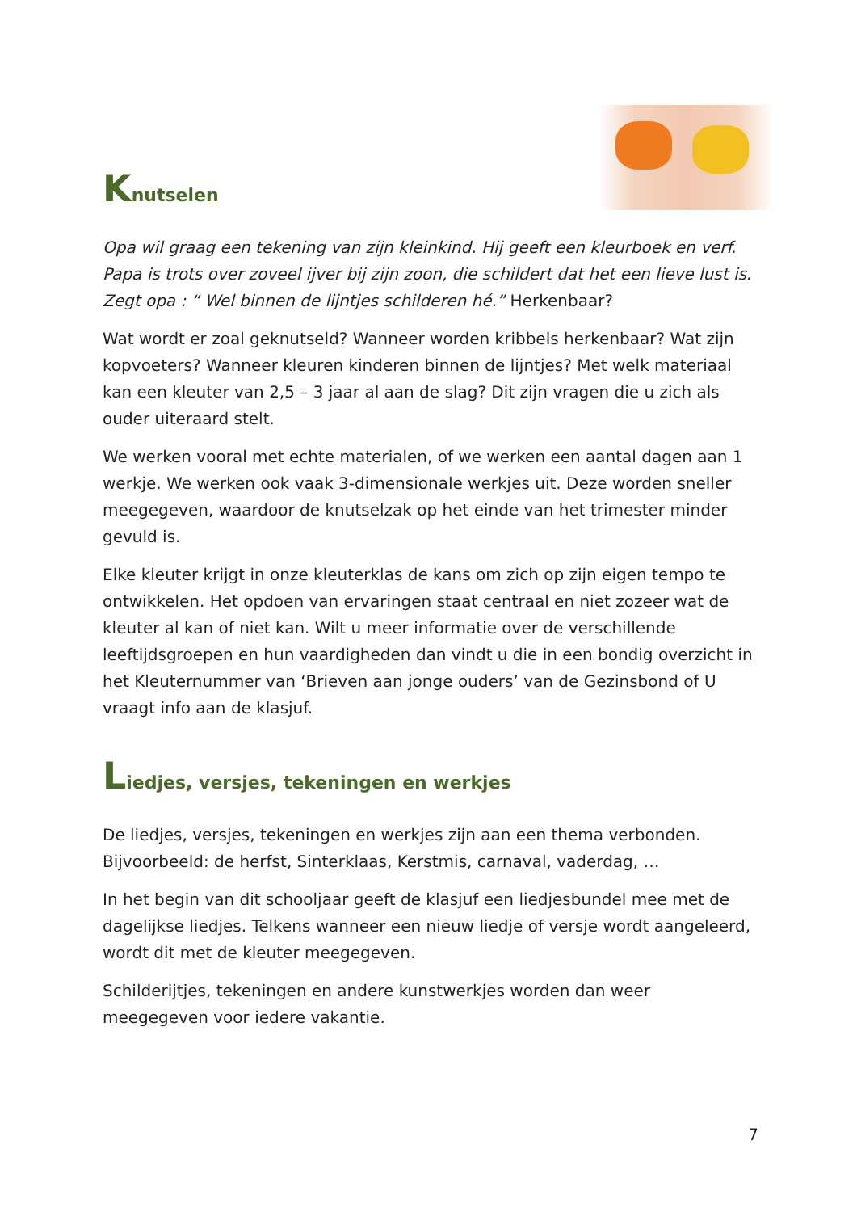Knutselen
Opa wil graag een tekening van zijn kleinkind. Hij geeft een kleurboek en verf. Papa is trots over zoveel ijver bij zijn zoon, die schildert dat het een lieve lust is. Zegt opa : “ Wel binnen de lijntjes schilderen hé.” Herkenbaar?
Wat wordt er zoal geknutseld? Wanneer worden kribbels herkenbaar? Wat zijn kopvoeters? Wanneer kleuren kinderen binnen de lijntjes? Met welk materiaal kan een kleuter van 2,5 – 3 jaar al aan de slag? Dit zijn vragen die u zich als ouder uiteraard stelt.
We werken vooral met echte materialen, of we werken een aantal dagen aan 1 werkje. We werken ook vaak 3-dimensionale werkjes uit. Deze worden sneller meegegeven, waardoor de knutselzak op het einde van het trimester minder gevuld is.
Elke kleuter krijgt in onze kleuterklas de kans om zich op zijn eigen tempo te ontwikkelen. Het opdoen van ervaringen staat centraal en niet zozeer wat de kleuter al kan of niet kan. Wilt u meer informatie over de verschillende leeftijdsgroepen en hun vaardigheden dan vindt u die in een bondig overzicht in het Kleuternummer van ‘Brieven aan jonge ouders’ van de Gezinsbond of U vraagt info aan de klasjuf.
Liedjes, versjes, tekeningen en werkjes
De liedjes, versjes, tekeningen en werkjes zijn aan een thema verbonden. Bijvoorbeeld: de herfst, Sinterklaas, Kerstmis, carnaval, vaderdag, …
In het begin van dit schooljaar geeft de klasjuf een liedjesbundel mee met de dagelijkse liedjes. Telkens wanneer een nieuw liedje of versje wordt aangeleerd, wordt dit met de kleuter meegegeven.
Schilderijtjes, tekeningen en andere kunstwerkjes worden dan weer meegegeven voor iedere vakantie.
7